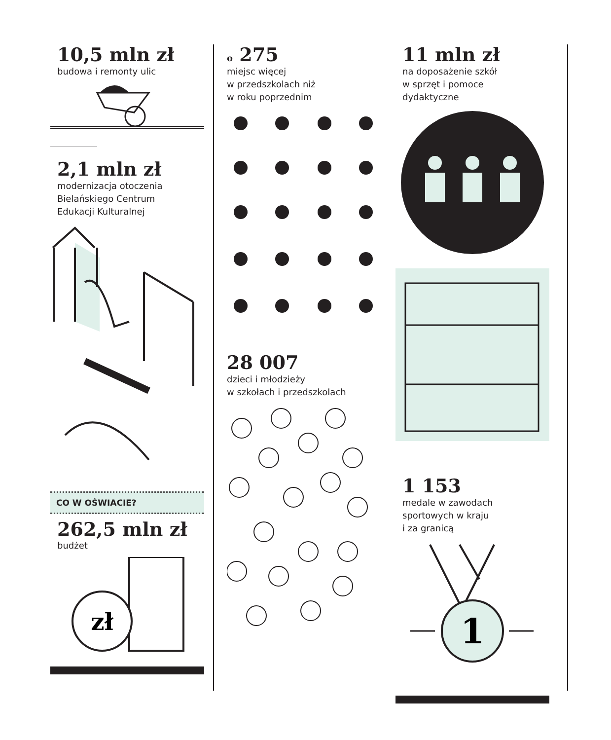10,5 mln zł
budowa i remonty ulic
2,1 mln zł
modernizacja otoczenia
Bielańskiego Centrum
Edukacji Kulturalnej
CO W OŚWIACIE?
262,5 mln zł
budżet
zł
o 275
miejsc więcej
w przedszkolach niż
w roku poprzednim
28 007
dzieci i młodzieży
w szkołach i przedszkolach
11 mln zł
na doposażenie szkół
w sprzęt i pomoce
dydaktyczne
1 153
medale w zawodach
sportowych w kraju
i za granicą
1